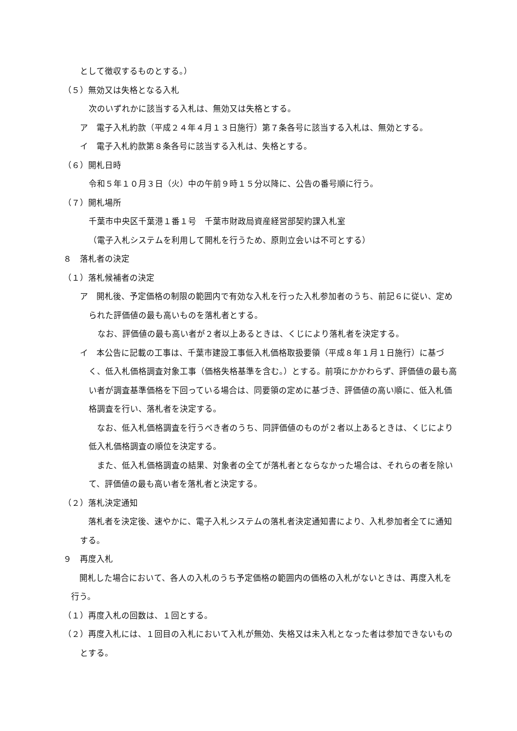として徴収するものとする。）
（５）無効又は失格となる入札
次のいずれかに該当する入札は、無効又は失格とする。
ア　電子入札約款（平成２４年４月１３日施行）第７条各号に該当する入札は、無効とする。
イ　電子入札約款第８条各号に該当する入札は、失格とする。
（６）開札日時
令和５年１０月３日（火）中の午前９時１５分以降に、公告の番号順に行う。
（７）開札場所
千葉市中央区千葉港１番１号　千葉市財政局資産経営部契約課入札室
（電子入札システムを利用して開札を行うため、原則立会いは不可とする）
８　落札者の決定
（１）落札候補者の決定
ア　開札後、予定価格の制限の範囲内で有効な入札を行った入札参加者のうち、前記６に従い、定められた評価値の最も高いものを落札者とする。
なお、評価値の最も高い者が２者以上あるときは、くじにより落札者を決定する。
イ　本公告に記載の工事は、千葉市建設工事低入札価格取扱要領（平成８年１月１日施行）に基づく、低入札価格調査対象工事（価格失格基準を含む。）とする。前項にかかわらず、評価値の最も高い者が調査基準価格を下回っている場合は、同要領の定めに基づき、評価値の高い順に、低入札価格調査を行い、落札者を決定する。
　なお、低入札価格調査を行うべき者のうち、同評価値のものが２者以上あるときは、くじにより低入札価格調査の順位を決定する。
　また、低入札価格調査の結果、対象者の全てが落札者とならなかった場合は、それらの者を除いて、評価値の最も高い者を落札者と決定する。
（２）落札決定通知
　落札者を決定後、速やかに、電子入札システムの落札者決定通知書により、入札参加者全てに通知する。
９　再度入札
　開札した場合において、各人の入札のうち予定価格の範囲内の価格の入札がないときは、再度入札を行う。
（１）再度入札の回数は、１回とする。
（２）再度入札には、１回目の入札において入札が無効、失格又は未入札となった者は参加できないものとする。